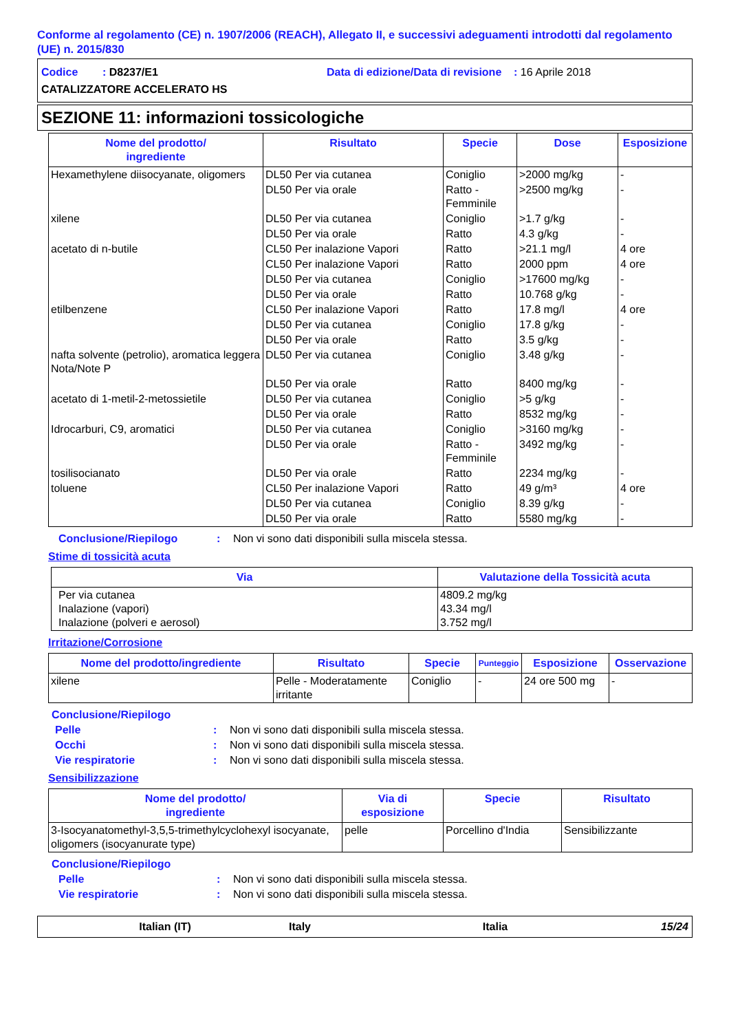Conforme al regolamento (CE) n. 1907/2006 (REACH), Allegato II, e successivi adeguamenti introdotti dal regolamento (UE) n. 2015/830
Codice : D8237/E1 Data di edizione/Data di revisione : 16 Aprile 2018
CATALIZZATORE ACCELERATO HS
SEZIONE 11: informazioni tossicologiche
| Nome del prodotto/ ingrediente | Risultato | Specie | Dose | Esposizione |
| --- | --- | --- | --- | --- |
| Hexamethylene diisocyanate, oligomers | DL50 Per via cutanea | Coniglio | >2000 mg/kg | - |
| | DL50 Per via orale | Ratto - Femminile | >2500 mg/kg | - |
| xilene | DL50 Per via cutanea | Coniglio | >1.7 g/kg | - |
| | DL50 Per via orale | Ratto | 4.3 g/kg | - |
| acetato di n-butile | CL50 Per inalazione Vapori | Ratto | >21.1 mg/l | 4 ore |
| | CL50 Per inalazione Vapori | Ratto | 2000 ppm | 4 ore |
| | DL50 Per via cutanea | Coniglio | >17600 mg/kg | - |
| | DL50 Per via orale | Ratto | 10.768 g/kg | - |
| etilbenzene | CL50 Per inalazione Vapori | Ratto | 17.8 mg/l | 4 ore |
| | DL50 Per via cutanea | Coniglio | 17.8 g/kg | - |
| | DL50 Per via orale | Ratto | 3.5 g/kg | - |
| nafta solvente (petrolio), aromatica leggera Nota/Note P | DL50 Per via cutanea | Coniglio | 3.48 g/kg | - |
| | DL50 Per via orale | Ratto | 8400 mg/kg | - |
| acetato di 1-metil-2-metossietile | DL50 Per via cutanea | Coniglio | >5 g/kg | - |
| | DL50 Per via orale | Ratto | 8532 mg/kg | - |
| Idrocarburi, C9, aromatici | DL50 Per via cutanea | Coniglio | >3160 mg/kg | - |
| | DL50 Per via orale | Ratto - Femminile | 3492 mg/kg | - |
| tosilisocianato | DL50 Per via orale | Ratto | 2234 mg/kg | - |
| toluene | CL50 Per inalazione Vapori | Ratto | 49 g/m³ | 4 ore |
| | DL50 Per via cutanea | Coniglio | 8.39 g/kg | - |
| | DL50 Per via orale | Ratto | 5580 mg/kg | - |
Conclusione/Riepilogo: Non vi sono dati disponibili sulla miscela stessa.
Stime di tossicità acuta
| Via | Valutazione della Tossicità acuta |
| --- | --- |
| Per via cutanea Inalazione (vapori) Inalazione (polveri e aerosol) | 4809.2 mg/kg 43.34 mg/l 3.752 mg/l |
Irritazione/Corrosione
| Nome del prodotto/ingrediente | Risultato | Specie | Punteggio | Esposizione | Osservazione |
| --- | --- | --- | --- | --- | --- |
| xilene | Pelle - Moderatamente irritante | Coniglio | - | 24 ore 500 mg | - |
Conclusione/Riepilogo
Pelle: Non vi sono dati disponibili sulla miscela stessa.
Occhi: Non vi sono dati disponibili sulla miscela stessa.
Vie respiratorie: Non vi sono dati disponibili sulla miscela stessa.
Sensibilizzazione
| Nome del prodotto/ ingrediente | Via di esposizione | Specie | Risultato |
| --- | --- | --- | --- |
| 3-Isocyanatomethyl-3,5,5-trimethylcyclohexyl isocyanate, oligomers (isocyanurate type) | pelle | Porcellino d'India | Sensibilizzante |
Conclusione/Riepilogo
Pelle: Non vi sono dati disponibili sulla miscela stessa.
Vie respiratorie: Non vi sono dati disponibili sulla miscela stessa.
Italian (IT) Italy Italia 15/24